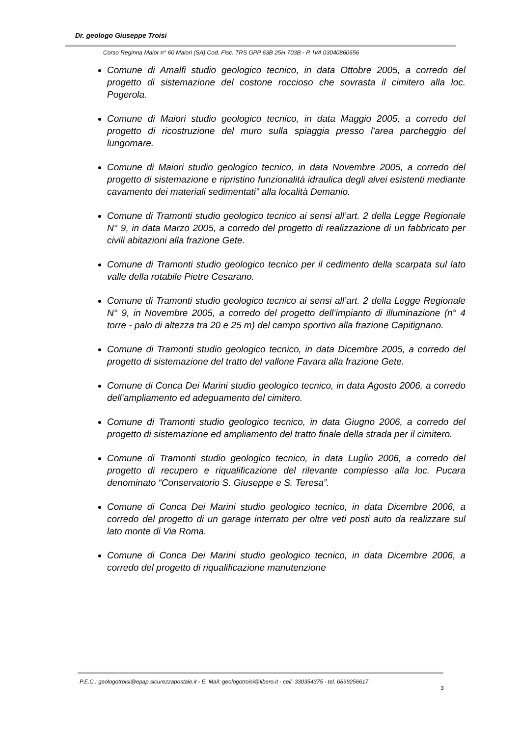Dr. geologo Giuseppe Troisi
Corso Reginna Maior n° 60 Maiori (SA) Cod. Fisc. TRS GPP 63B 25H 703B - P. IVA 03040860656
Comune di Amalfi studio geologico tecnico, in data Ottobre 2005, a corredo del progetto di sistemazione del costone roccioso che sovrasta il cimitero alla loc. Pogerola.
Comune di Maiori studio geologico tecnico, in data Maggio 2005, a corredo del progetto di ricostruzione del muro sulla spiaggia presso l’area parcheggio del lungomare.
Comune di Maiori studio geologico tecnico, in data Novembre 2005, a corredo del progetto di sistemazione e ripristino funzionalità idraulica degli alvei esistenti mediante cavamento dei materiali sedimentati” alla località Demanio.
Comune di Tramonti studio geologico tecnico ai sensi all’art. 2 della Legge Regionale N° 9, in data Marzo 2005, a corredo del progetto di realizzazione di un fabbricato per civili abitazioni alla frazione Gete.
Comune di Tramonti studio geologico tecnico per il cedimento della scarpata sul lato valle della rotabile Pietre Cesarano.
Comune di Tramonti studio geologico tecnico ai sensi all’art. 2 della Legge Regionale N° 9, in Novembre 2005, a corredo del progetto dell’impianto di illuminazione (n° 4 torre - palo di altezza tra 20 e 25 m) del campo sportivo alla frazione Capitignano.
Comune di Tramonti studio geologico tecnico, in data Dicembre 2005, a corredo del progetto di sistemazione del tratto del vallone Favara alla frazione Gete.
Comune di Conca Dei Marini studio geologico tecnico, in data Agosto 2006, a corredo dell’ampliamento ed adeguamento del cimitero.
Comune di Tramonti studio geologico tecnico, in data Giugno 2006, a corredo del progetto di sistemazione ed ampliamento del tratto finale della strada per il cimitero.
Comune di Tramonti studio geologico tecnico, in data Luglio 2006, a corredo del progetto di recupero e riqualificazione del rilevante complesso alla loc. Pucara denominato “Conservatorio S. Giuseppe e S. Teresa”.
Comune di Conca Dei Marini studio geologico tecnico, in data Dicembre 2006, a corredo del progetto di un garage interrato per oltre veti posti auto da realizzare sul lato monte di Via Roma.
Comune di Conca Dei Marini studio geologico tecnico, in data Dicembre 2006, a corredo del progetto di riqualificazione manutenzione
P.E.C.: geologotroisi@epap.sicurezzapostale.it - E. Mail: geologotroisi@libero.it - cell. 330354375 - tel. 0899256617
3